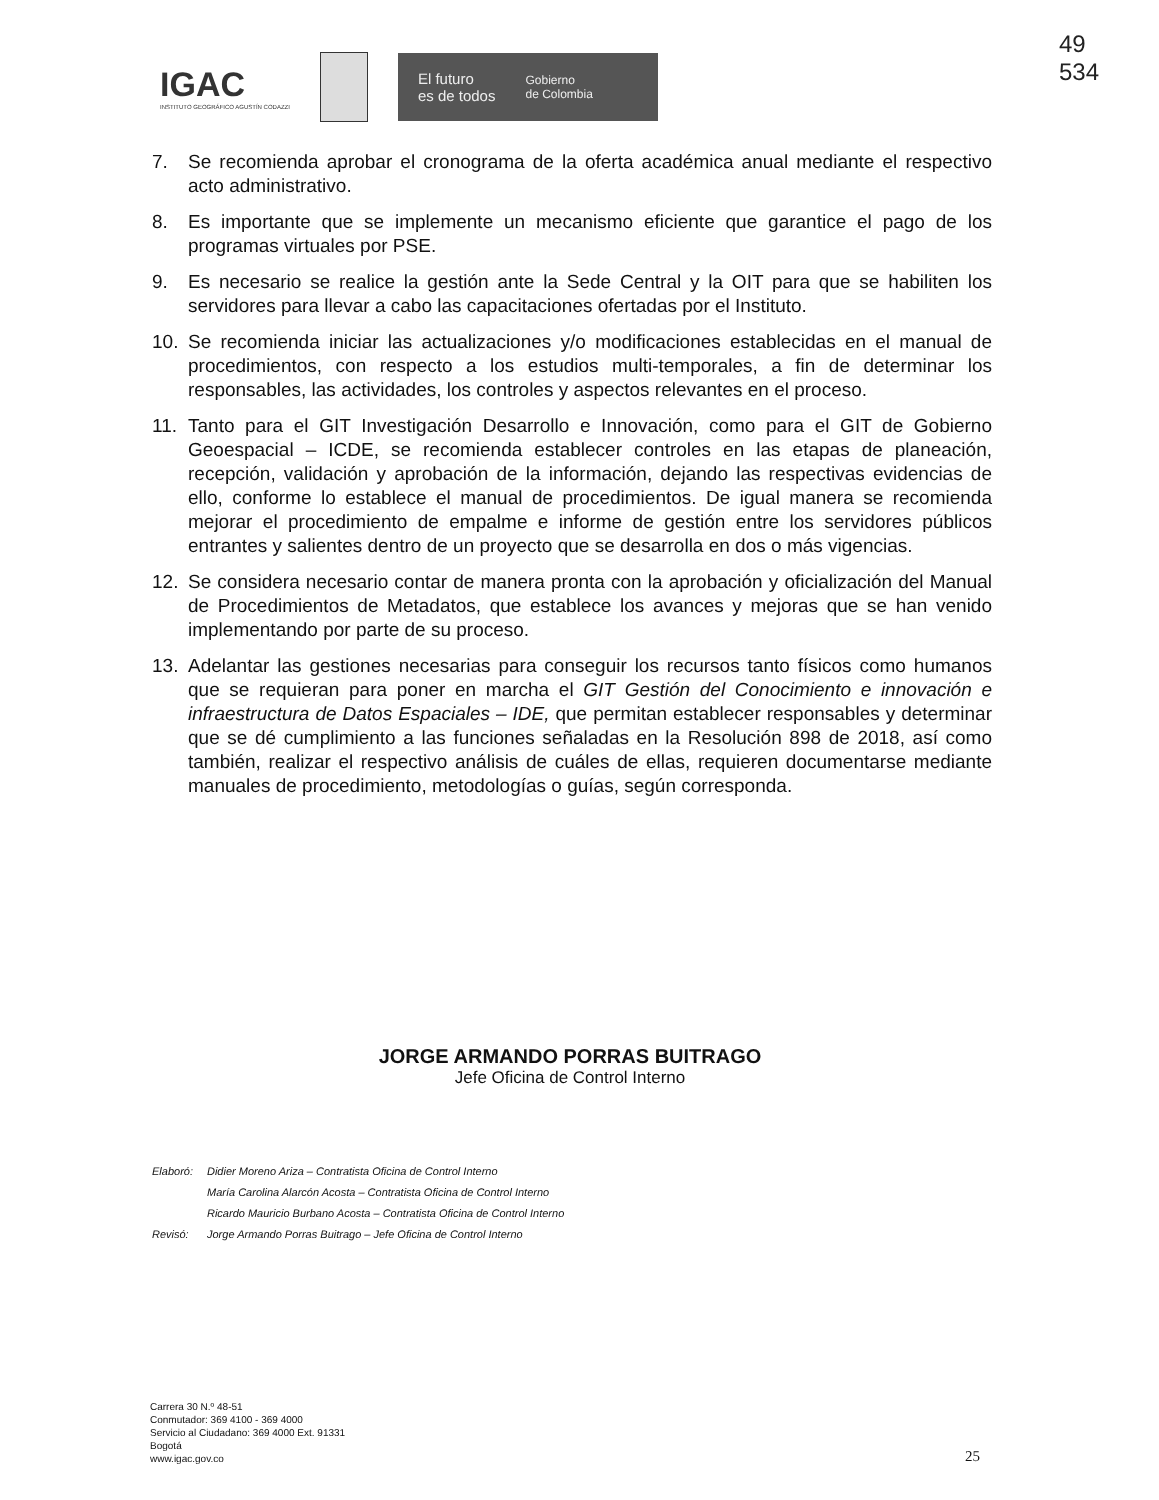IGAC
INSTITUTO GEOGRÁFICO AGUSTÍN CODAZZI
El futuro
es de todos Gobierno
de Colombia
49
534
7. Se recomienda aprobar el cronograma de la oferta académica anual mediante el respectivo acto administrativo.
8. Es importante que se implemente un mecanismo eficiente que garantice el pago de los programas virtuales por PSE.
9. Es necesario se realice la gestión ante la Sede Central y la OIT para que se habiliten los servidores para llevar a cabo las capacitaciones ofertadas por el Instituto.
10. Se recomienda iniciar las actualizaciones y/o modificaciones establecidas en el manual de procedimientos, con respecto a los estudios multi-temporales, a fin de determinar los responsables, las actividades, los controles y aspectos relevantes en el proceso.
11. Tanto para el GIT Investigación Desarrollo e Innovación, como para el GIT de Gobierno Geoespacial – ICDE, se recomienda establecer controles en las etapas de planeación, recepción, validación y aprobación de la información, dejando las respectivas evidencias de ello, conforme lo establece el manual de procedimientos. De igual manera se recomienda mejorar el procedimiento de empalme e informe de gestión entre los servidores públicos entrantes y salientes dentro de un proyecto que se desarrolla en dos o más vigencias.
12. Se considera necesario contar de manera pronta con la aprobación y oficialización del Manual de Procedimientos de Metadatos, que establece los avances y mejoras que se han venido implementando por parte de su proceso.
13. Adelantar las gestiones necesarias para conseguir los recursos tanto físicos como humanos que se requieran para poner en marcha el GIT Gestión del Conocimiento e innovación e infraestructura de Datos Espaciales – IDE, que permitan establecer responsables y determinar que se dé cumplimiento a las funciones señaladas en la Resolución 898 de 2018, así como también, realizar el respectivo análisis de cuáles de ellas, requieren documentarse mediante manuales de procedimiento, metodologías o guías, según corresponda.
JORGE ARMANDO PORRAS BUITRAGO
Jefe Oficina de Control Interno
| Elaboró: | Didier Moreno Ariza – Contratista Oficina de Control Interno |
| | María Carolina Alarcón Acosta – Contratista Oficina de Control Interno |
| | Ricardo Mauricio Burbano Acosta – Contratista Oficina de Control Interno |
| Revisó: | Jorge Armando Porras Buitrago – Jefe Oficina de Control Interno |
Carrera 30 N.º 48-51
Conmutador: 369 4100 - 369 4000
Servicio al Ciudadano: 369 4000 Ext. 91331
Bogotá
www.igac.gov.co
25